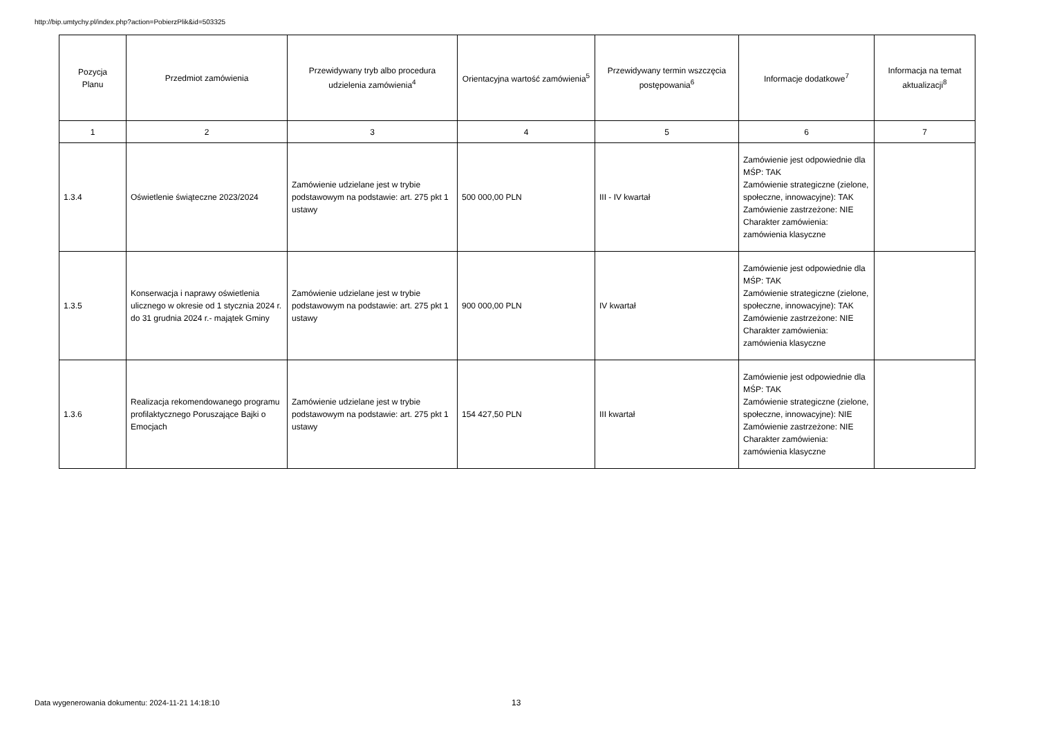http://bip.umtychy.pl/index.php?action=PobierzPlik&id=503325
| Pozycja Planu | Przedmiot zamówienia | Przewidywany tryb albo procedura udzielenia zamówienia<sup>4</sup> | Orientacyjna wartość zamówienia<sup>5</sup> | Przewidywany termin wszczęcia postępowania<sup>6</sup> | Informacje dodatkowe<sup>7</sup> | Informacja na temat aktualizacji<sup>8</sup> |
| --- | --- | --- | --- | --- | --- | --- |
| 1 | 2 | 3 | 4 | 5 | 6 | 7 |
| 1.3.4 | Oświetlenie świąteczne 2023/2024 | Zamówienie udzielane jest w trybie podstawowym na podstawie: art. 275 pkt 1 ustawy | 500 000,00 PLN | III - IV kwartał | Zamówienie jest odpowiednie dla MŚP: TAK Zamówienie strategiczne (zielone, społeczne, innowacyjne): TAK Zamówienie zastrzeżone: NIE Charakter zamówienia: zamówienia klasyczne | |
| 1.3.5 | Konserwacja i naprawy oświetlenia ulicznego w okresie od 1 stycznia 2024 r. do 31 grudnia 2024 r.- majątek Gminy | Zamówienie udzielane jest w trybie podstawowym na podstawie: art. 275 pkt 1 ustawy | 900 000,00 PLN | IV kwartał | Zamówienie jest odpowiednie dla MŚP: TAK Zamówienie strategiczne (zielone, społeczne, innowacyjne): TAK Zamówienie zastrzeżone: NIE Charakter zamówienia: zamówienia klasyczne | |
| 1.3.6 | Realizacja rekomendowanego programu profilaktycznego Poruszające Bajki o Emocjach | Zamówienie udzielane jest w trybie podstawowym na podstawie: art. 275 pkt 1 ustawy | 154 427,50 PLN | III kwartał | Zamówienie jest odpowiednie dla MŚP: TAK Zamówienie strategiczne (zielone, społeczne, innowacyjne): NIE Zamówienie zastrzeżone: NIE Charakter zamówienia: zamówienia klasyczne | |
Data wygenerowania dokumentu: 2024-11-21 14:18:10
13